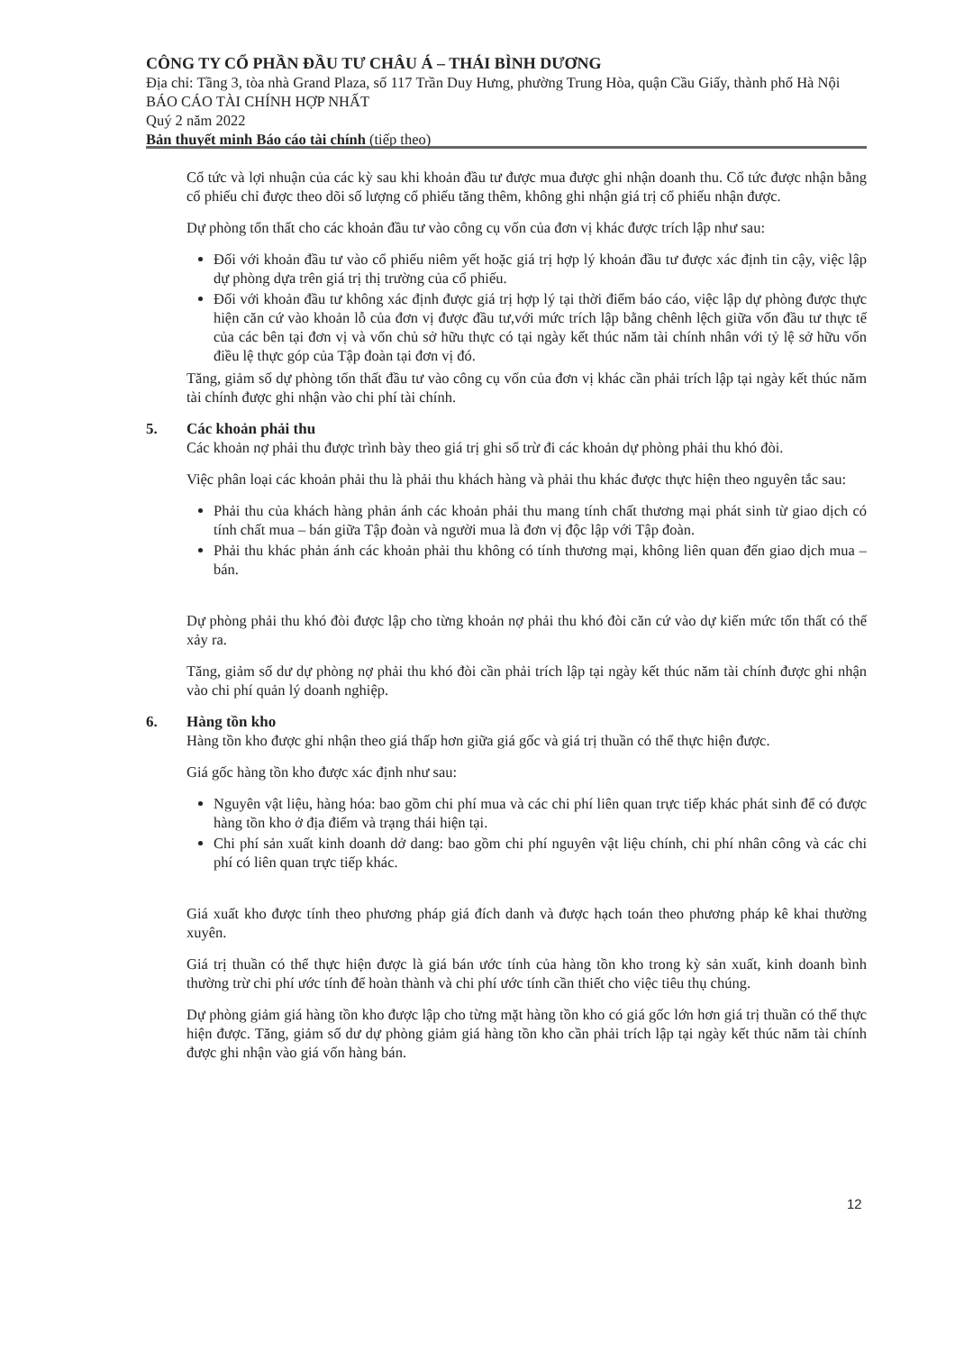CÔNG TY CỔ PHẦN ĐẦU TƯ CHÂU Á – THÁI BÌNH DƯƠNG
Địa chỉ: Tầng 3, tòa nhà Grand Plaza, số 117 Trần Duy Hưng, phường Trung Hòa, quận Cầu Giấy, thành phố Hà Nội
BÁO CÁO TÀI CHÍNH HỢP NHẤT
Quý 2 năm 2022
Bản thuyết minh Báo cáo tài chính (tiếp theo)
Cổ tức và lợi nhuận của các kỳ sau khi khoản đầu tư được mua được ghi nhận doanh thu. Cổ tức được nhận bằng cổ phiếu chỉ được theo dõi số lượng cổ phiếu tăng thêm, không ghi nhận giá trị cổ phiếu nhận được.
Dự phòng tổn thất cho các khoản đầu tư vào công cụ vốn của đơn vị khác được trích lập như sau:
Đối với khoản đầu tư vào cổ phiếu niêm yết hoặc giá trị hợp lý khoản đầu tư được xác định tin cậy, việc lập dự phòng dựa trên giá trị thị trường của cổ phiếu.
Đối với khoản đầu tư không xác định được giá trị hợp lý tại thời điểm báo cáo, việc lập dự phòng được thực hiện căn cứ vào khoản lỗ của đơn vị được đầu tư,với mức trích lập bằng chênh lệch giữa vốn đầu tư thực tế của các bên tại đơn vị và vốn chủ sở hữu thực có tại ngày kết thúc năm tài chính nhân với tỷ lệ sở hữu vốn điều lệ thực góp của Tập đoàn tại đơn vị đó.
Tăng, giảm số dự phòng tổn thất đầu tư vào công cụ vốn của đơn vị khác cần phải trích lập tại ngày kết thúc năm tài chính được ghi nhận vào chi phí tài chính.
5. Các khoản phải thu
Các khoản nợ phải thu được trình bày theo giá trị ghi sổ trừ đi các khoản dự phòng phải thu khó đòi.
Việc phân loại các khoản phải thu là phải thu khách hàng và phải thu khác được thực hiện theo nguyên tắc sau:
Phải thu của khách hàng phản ánh các khoản phải thu mang tính chất thương mại phát sinh từ giao dịch có tính chất mua – bán giữa Tập đoàn và người mua là đơn vị độc lập với Tập đoàn.
Phải thu khác phản ánh các khoản phải thu không có tính thương mại, không liên quan đến giao dịch mua – bán.
Dự phòng phải thu khó đòi được lập cho từng khoản nợ phải thu khó đòi căn cứ vào dự kiến mức tổn thất có thể xảy ra.
Tăng, giảm số dư dự phòng nợ phải thu khó đòi cần phải trích lập tại ngày kết thúc năm tài chính được ghi nhận vào chi phí quản lý doanh nghiệp.
6. Hàng tồn kho
Hàng tồn kho được ghi nhận theo giá thấp hơn giữa giá gốc và giá trị thuần có thể thực hiện được.
Giá gốc hàng tồn kho được xác định như sau:
Nguyên vật liệu, hàng hóa: bao gồm chi phí mua và các chi phí liên quan trực tiếp khác phát sinh để có được hàng tồn kho ở địa điểm và trạng thái hiện tại.
Chi phí sản xuất kinh doanh dở dang: bao gồm chi phí nguyên vật liệu chính, chi phí nhân công và các chi phí có liên quan trực tiếp khác.
Giá xuất kho được tính theo phương pháp giá đích danh và được hạch toán theo phương pháp kê khai thường xuyên.
Giá trị thuần có thể thực hiện được là giá bán ước tính của hàng tồn kho trong kỳ sản xuất, kinh doanh bình thường trừ chi phí ước tính để hoàn thành và chi phí ước tính cần thiết cho việc tiêu thụ chúng.
Dự phòng giảm giá hàng tồn kho được lập cho từng mặt hàng tồn kho có giá gốc lớn hơn giá trị thuần có thể thực hiện được. Tăng, giảm số dư dự phòng giảm giá hàng tồn kho cần phải trích lập tại ngày kết thúc năm tài chính được ghi nhận vào giá vốn hàng bán.
12